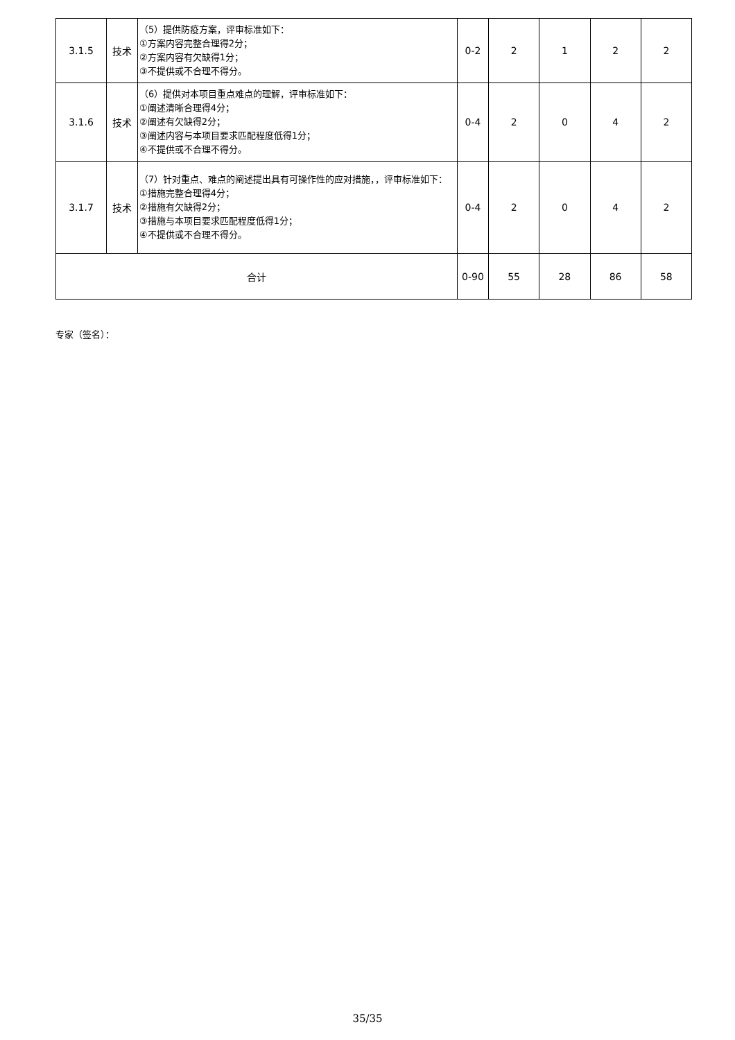| 3.1.5 | 技术 | （5）提供防疫方案，评审标准如下： ①方案内容完整合理得2分； ②方案内容有欠缺得1分； ③不提供或不合理不得分。 | 0-2 | 2 | 1 | 2 | 2 |
| 3.1.6 | 技术 | （6）提供对本项目重点难点的理解，评审标准如下： ①阐述清晰合理得4分； ②阐述有欠缺得2分； ③阐述内容与本项目要求匹配程度低得1分； ④不提供或不合理不得分。 | 0-4 | 2 | 0 | 4 | 2 |
| 3.1.7 | 技术 | （7）针对重点、难点的阐述提出具有可操作性的应对措施，，评审标准如下： ①措施完整合理得4分； ②措施有欠缺得2分； ③措施与本项目要求匹配程度低得1分； ④不提供或不合理不得分。 | 0-4 | 2 | 0 | 4 | 2 |
| 合计 | | | 0-90 | 55 | 28 | 86 | 58 |
专家（签名）：
35/35